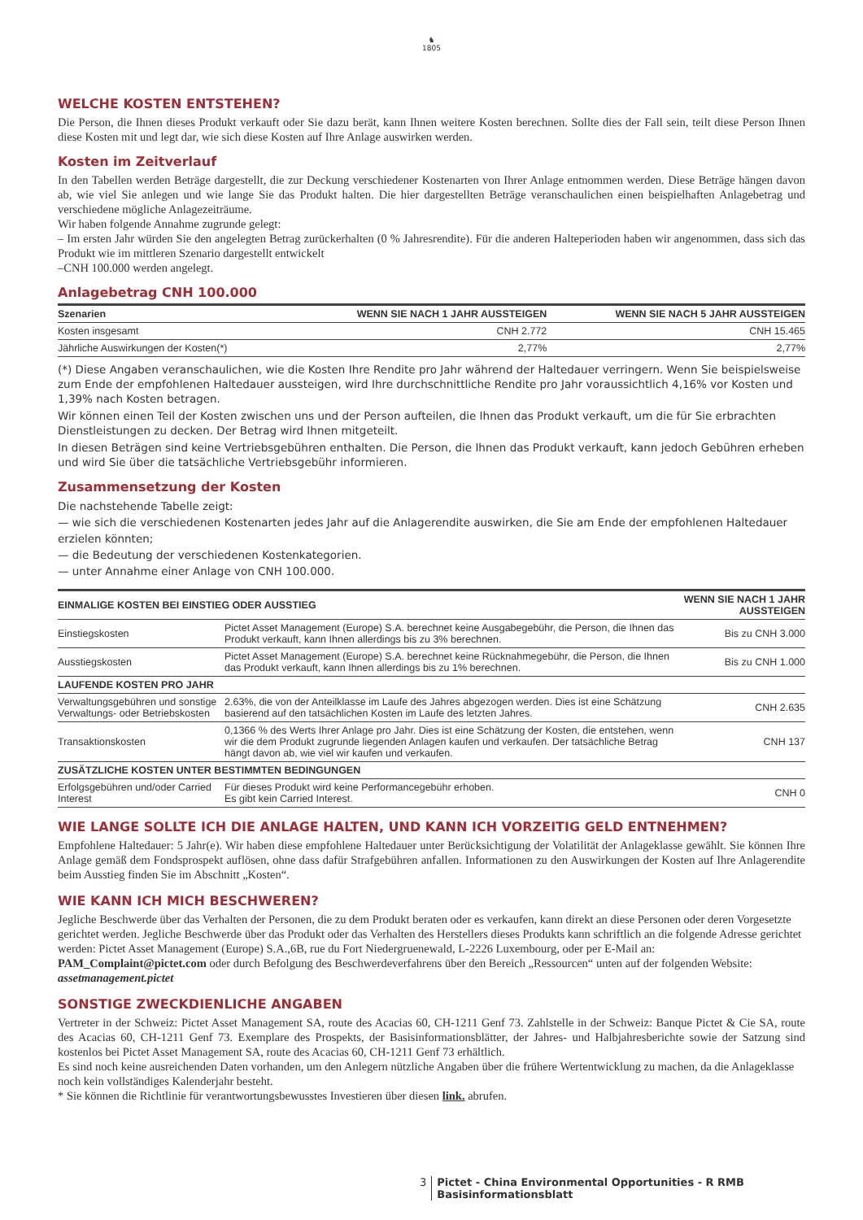♞
1805
WELCHE KOSTEN ENTSTEHEN?
Die Person, die Ihnen dieses Produkt verkauft oder Sie dazu berät, kann Ihnen weitere Kosten berechnen. Sollte dies der Fall sein, teilt diese Person Ihnen diese Kosten mit und legt dar, wie sich diese Kosten auf Ihre Anlage auswirken werden.
Kosten im Zeitverlauf
In den Tabellen werden Beträge dargestellt, die zur Deckung verschiedener Kostenarten von Ihrer Anlage entnommen werden. Diese Beträge hängen davon ab, wie viel Sie anlegen und wie lange Sie das Produkt halten. Die hier dargestellten Beträge veranschaulichen einen beispielhaften Anlagebetrag und verschiedene mögliche Anlagezeiträume.
Wir haben folgende Annahme zugrunde gelegt:
– Im ersten Jahr würden Sie den angelegten Betrag zurückerhalten (0 % Jahresrendite). Für die anderen Halteperioden haben wir angenommen, dass sich das Produkt wie im mittleren Szenario dargestellt entwickelt
–CNH 100.000 werden angelegt.
Anlagebetrag CNH 100.000
| Szenarien | WENN SIE NACH 1 JAHR AUSSTEIGEN | WENN SIE NACH 5 JAHR AUSSTEIGEN |
| --- | --- | --- |
| Kosten insgesamt | CNH 2.772 | CNH 15.465 |
| Jährliche Auswirkungen der Kosten(*) | 2,77% | 2,77% |
(*) Diese Angaben veranschaulichen, wie die Kosten Ihre Rendite pro Jahr während der Haltedauer verringern. Wenn Sie beispielsweise zum Ende der empfohlenen Haltedauer aussteigen, wird Ihre durchschnittliche Rendite pro Jahr voraussichtlich 4,16% vor Kosten und 1,39% nach Kosten betragen.
Wir können einen Teil der Kosten zwischen uns und der Person aufteilen, die Ihnen das Produkt verkauft, um die für Sie erbrachten Dienstleistungen zu decken. Der Betrag wird Ihnen mitgeteilt.
In diesen Beträgen sind keine Vertriebsgebühren enthalten. Die Person, die Ihnen das Produkt verkauft, kann jedoch Gebühren erheben und wird Sie über die tatsächliche Vertriebsgebühr informieren.
Zusammensetzung der Kosten
Die nachstehende Tabelle zeigt:
— wie sich die verschiedenen Kostenarten jedes Jahr auf die Anlagerendite auswirken, die Sie am Ende der empfohlenen Haltedauer erzielen könnten;
— die Bedeutung der verschiedenen Kostenkategorien.
— unter Annahme einer Anlage von CNH 100.000.
| EINMALIGE KOSTEN BEI EINSTIEG ODER AUSSTIEG | | WENN SIE NACH 1 JAHR AUSSTEIGEN |
| --- | --- | --- |
| Einstiegskosten | Pictet Asset Management (Europe) S.A. berechnet keine Ausgabegebühr, die Person, die Ihnen das Produkt verkauft, kann Ihnen allerdings bis zu 3% berechnen. | Bis zu CNH 3.000 |
| Ausstiegskosten | Pictet Asset Management (Europe) S.A. berechnet keine Rücknahmegebühr, die Person, die Ihnen das Produkt verkauft, kann Ihnen allerdings bis zu 1% berechnen. | Bis zu CNH 1.000 |
| LAUFENDE KOSTEN PRO JAHR | | |
| Verwaltungsgebühren und sonstige Verwaltungs- oder Betriebskosten | 2.63%, die von der Anteilklasse im Laufe des Jahres abgezogen werden. Dies ist eine Schätzung basierend auf den tatsächlichen Kosten im Laufe des letzten Jahres. | CNH 2.635 |
| Transaktionskosten | 0,1366 % des Werts Ihrer Anlage pro Jahr. Dies ist eine Schätzung der Kosten, die entstehen, wenn wir die dem Produkt zugrunde liegenden Anlagen kaufen und verkaufen. Der tatsächliche Betrag hängt davon ab, wie viel wir kaufen und verkaufen. | CNH 137 |
| ZUSÄTZLICHE KOSTEN UNTER BESTIMMTEN BEDINGUNGEN | | |
| Erfolgsgebühren und/oder Carried Interest | Für dieses Produkt wird keine Performancegebühr erhoben. Es gibt kein Carried Interest. | CNH 0 |
WIE LANGE SOLLTE ICH DIE ANLAGE HALTEN, UND KANN ICH VORZEITIG GELD ENTNEHMEN?
Empfohlene Haltedauer: 5 Jahr(e). Wir haben diese empfohlene Haltedauer unter Berücksichtigung der Volatilität der Anlageklasse gewählt. Sie können Ihre Anlage gemäß dem Fondsprospekt auflösen, ohne dass dafür Strafgebühren anfallen. Informationen zu den Auswirkungen der Kosten auf Ihre Anlagerendite beim Ausstieg finden Sie im Abschnitt „Kosten“.
WIE KANN ICH MICH BESCHWEREN?
Jegliche Beschwerde über das Verhalten der Personen, die zu dem Produkt beraten oder es verkaufen, kann direkt an diese Personen oder deren Vorgesetzte gerichtet werden. Jegliche Beschwerde über das Produkt oder das Verhalten des Herstellers dieses Produkts kann schriftlich an die folgende Adresse gerichtet werden: Pictet Asset Management (Europe) S.A.,6B, rue du Fort Niedergruenewald, L-2226 Luxembourg, oder per E-Mail an: PAM_Complaint@pictet.com oder durch Befolgung des Beschwerdeverfahrens über den Bereich „Ressourcen“ unten auf der folgenden Website: assetmanagement.pictet
SONSTIGE ZWECKDIENLICHE ANGABEN
Vertreter in der Schweiz: Pictet Asset Management SA, route des Acacias 60, CH-1211 Genf 73. Zahlstelle in der Schweiz: Banque Pictet & Cie SA, route des Acacias 60, CH-1211 Genf 73. Exemplare des Prospekts, der Basisinformationsblätter, der Jahres- und Halbjahresberichte sowie der Satzung sind kostenlos bei Pictet Asset Management SA, route des Acacias 60, CH-1211 Genf 73 erhältlich.
Es sind noch keine ausreichenden Daten vorhanden, um den Anlegern nützliche Angaben über die frühere Wertentwicklung zu machen, da die Anlageklasse noch kein vollständiges Kalenderjahr besteht.
* Sie können die Richtlinie für verantwortungsbewusstes Investieren über diesen link. abrufen.
3 Pictet - China Environmental Opportunities - R RMB
Basisinformationsblatt